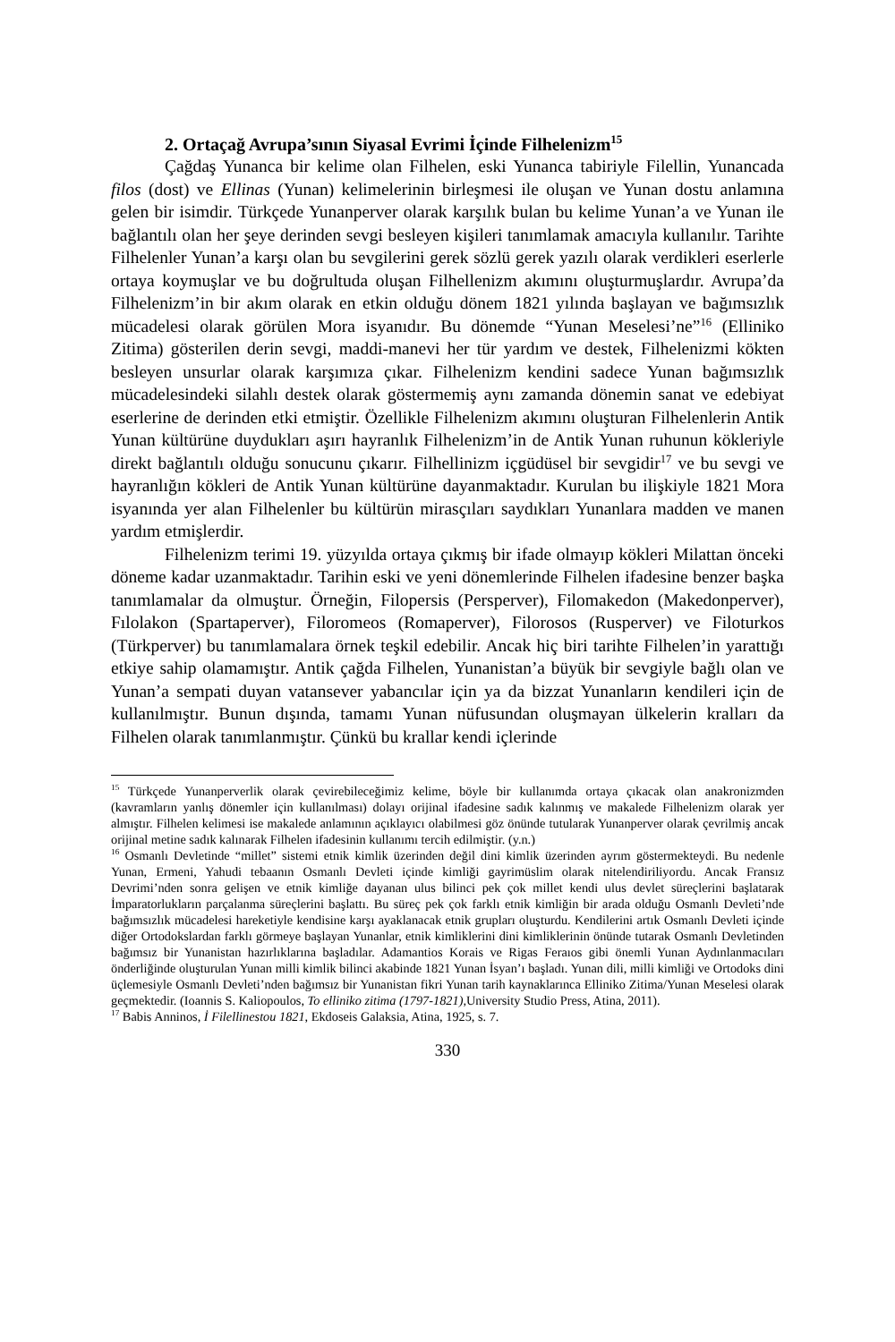2. Ortaçağ Avrupa’sının Siyasal Evrimi İçinde Filhelenizm<sup>15</sup>
Çağdaş Yunanca bir kelime olan Filhelen, eski Yunanca tabiriyle Filellin, Yunancada filos (dost) ve Ellinas (Yunan) kelimelerinin birleşmesi ile oluşan ve Yunan dostu anlamına gelen bir isimdir. Türkçede Yunanperver olarak karşılık bulan bu kelime Yunan’a ve Yunan ile bağlantılı olan her şeye derinden sevgi besleyen kişileri tanımlamak amacıyla kullanılır. Tarihte Filhelenler Yunan’a karşı olan bu sevgilerini gerek sözlü gerek yazılı olarak verdikleri eserlerle ortaya koymuşlar ve bu doğrultuda oluşan Filhellenizm akımını oluşturmuşlardır. Avrupa’da Filhelenizm’in bir akım olarak en etkin olduğu dönem 1821 yılında başlayan ve bağımsızlık mücadelesi olarak görülen Mora isyanıdır. Bu dönemde “Yunan Meselesi’ne”<sup>16</sup> (Elliniko Zitima) gösterilen derin sevgi, maddi-manevi her tür yardım ve destek, Filhelenizmi kökten besleyen unsurlar olarak karşımıza çıkar. Filhelenizm kendini sadece Yunan bağımsızlık mücadelesindeki silahlı destek olarak göstermemiş aynı zamanda dönemin sanat ve edebiyat eserlerine de derinden etki etmiştir. Özellikle Filhelenizm akımını oluşturan Filhelenlerin Antik Yunan kültürüne duydukları aşırı hayranlık Filhelenizm’in de Antik Yunan ruhunun kökleriyle direkt bağlantılı olduğu sonucunu çıkarır. Filhellinizm içgüdüsel bir sevgidir<sup>17</sup> ve bu sevgi ve hayranlığın kökleri de Antik Yunan kültürüne dayanmaktadır. Kurulan bu ilişkiyle 1821 Mora isyanında yer alan Filhelenler bu kültürün mirasçıları saydıkları Yunanlara madden ve manen yardım etmişlerdir.
Filhelenizm terimi 19. yüzyılda ortaya çıkmış bir ifade olmayıp kökleri Milattan önceki döneme kadar uzanmaktadır. Tarihin eski ve yeni dönemlerinde Filhelen ifadesine benzer başka tanımlamalar da olmuştur. Örneğin, Filopersis (Persperver), Filomakedon (Makedonperver), Fılolakon (Spartaperver), Filoromeos (Romaperver), Filorosos (Rusperver) ve Filoturkos (Türkperver) bu tanımlamalara örnek teşkil edebilir. Ancak hiç biri tarihte Filhelen’in yarattığı etkiye sahip olamamıştır. Antik çağda Filhelen, Yunanistan’a büyük bir sevgiyle bağlı olan ve Yunan’a sempati duyan vatansever yabancılar için ya da bizzat Yunanların kendileri için de kullanılmıştır. Bunun dışında, tamamı Yunan nüfusundan oluşmayan ülkelerin kralları da Filhelen olarak tanımlanmıştır. Çünkü bu krallar kendi içlerinde
<sup>15</sup> Türkçede Yunanperverlik olarak çevirebileceğimiz kelime, böyle bir kullanımda ortaya çıkacak olan anakronizmden (kavramların yanlış dönemler için kullanılması) dolayı orijinal ifadesine sadık kalınmış ve makalede Filhelenizm olarak yer almıştır. Filhelen kelimesi ise makalede anlamının açıklayıcı olabilmesi göz önünde tutularak Yunanperver olarak çevrilmiş ancak orijinal metine sadık kalınarak Filhelen ifadesinin kullanımı tercih edilmiştir. (y.n.)
<sup>16</sup> Osmanlı Devletinde “millet” sistemi etnik kimlik üzerinden değil dini kimlik üzerinden ayrım göstermekteydi. Bu nedenle Yunan, Ermeni, Yahudi tebaanın Osmanlı Devleti içinde kimliği gayrimüslim olarak nitelendiriliyordu. Ancak Fransız Devrimi’nden sonra gelişen ve etnik kimliğe dayanan ulus bilinci pek çok millet kendi ulus devlet süreçlerini başlatarak İmparatorlukların parçalanma süreçlerini başlattı. Bu süreç pek çok farklı etnik kimliğin bir arada olduğu Osmanlı Devleti’nde bağımsızlık mücadelesi hareketiyle kendisine karşı ayaklanacak etnik grupları oluşturdu. Kendilerini artık Osmanlı Devleti içinde diğer Ortodokslardan farklı görmeye başlayan Yunanlar, etnik kimliklerini dini kimliklerinin önünde tutarak Osmanlı Devletinden bağımsız bir Yunanistan hazırlıklarına başladılar. Adamantios Korais ve Rigas Feraıos gibi önemli Yunan Aydınlanmacıları önderliğinde oluşturulan Yunan milli kimlik bilinci akabinde 1821 Yunan İsyan’ı başladı. Yunan dili, milli kimliği ve Ortodoks dini üçlemesiyle Osmanlı Devleti’nden bağımsız bir Yunanistan fikri Yunan tarih kaynaklarınca Elliniko Zitima/Yunan Meselesi olarak geçmektedir. (Ioannis S. Kaliopoulos, To elliniko zitima (1797-1821), University Studio Press, Atina, 2011).
<sup>17</sup> Babis Anninos, İ Filellinestou 1821, Ekdoseis Galaksia, Atina, 1925, s. 7.
330